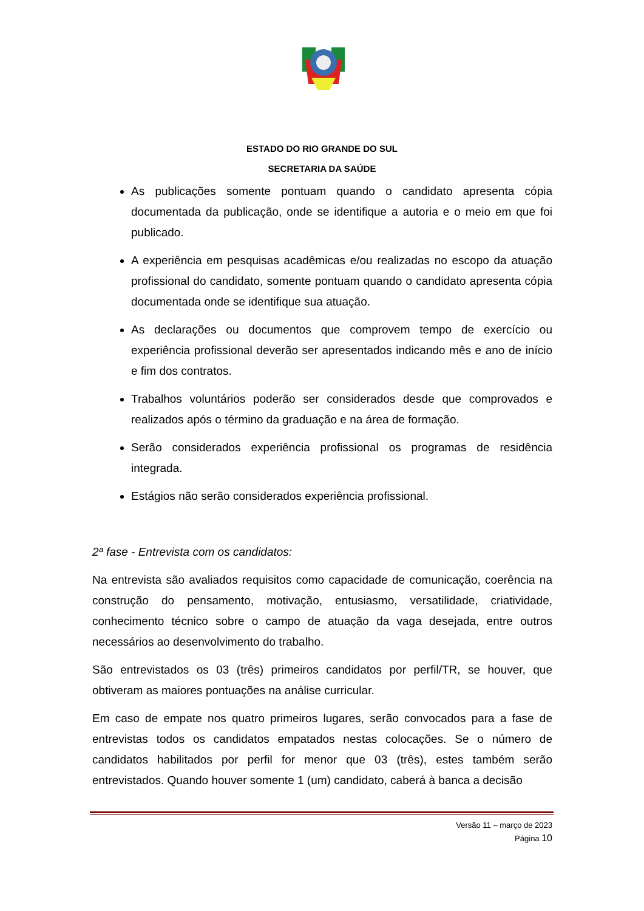ESTADO DO RIO GRANDE DO SUL
SECRETARIA DA SAÚDE
As publicações somente pontuam quando o candidato apresenta cópia documentada da publicação, onde se identifique a autoria e o meio em que foi publicado.
A experiência em pesquisas acadêmicas e/ou realizadas no escopo da atuação profissional do candidato, somente pontuam quando o candidato apresenta cópia documentada onde se identifique sua atuação.
As declarações ou documentos que comprovem tempo de exercício ou experiência profissional deverão ser apresentados indicando mês e ano de início e fim dos contratos.
Trabalhos voluntários poderão ser considerados desde que comprovados e realizados após o término da graduação e na área de formação.
Serão considerados experiência profissional os programas de residência integrada.
Estágios não serão considerados experiência profissional.
2ª fase - Entrevista com os candidatos:
Na entrevista são avaliados requisitos como capacidade de comunicação, coerência na construção do pensamento, motivação, entusiasmo, versatilidade, criatividade, conhecimento técnico sobre o campo de atuação da vaga desejada, entre outros necessários ao desenvolvimento do trabalho.
São entrevistados os 03 (três) primeiros candidatos por perfil/TR, se houver, que obtiveram as maiores pontuações na análise curricular.
Em caso de empate nos quatro primeiros lugares, serão convocados para a fase de entrevistas todos os candidatos empatados nestas colocações. Se o número de candidatos habilitados por perfil for menor que 03 (três), estes também serão entrevistados. Quando houver somente 1 (um) candidato, caberá à banca a decisão
Versão 11 – março de 2023
Página 10